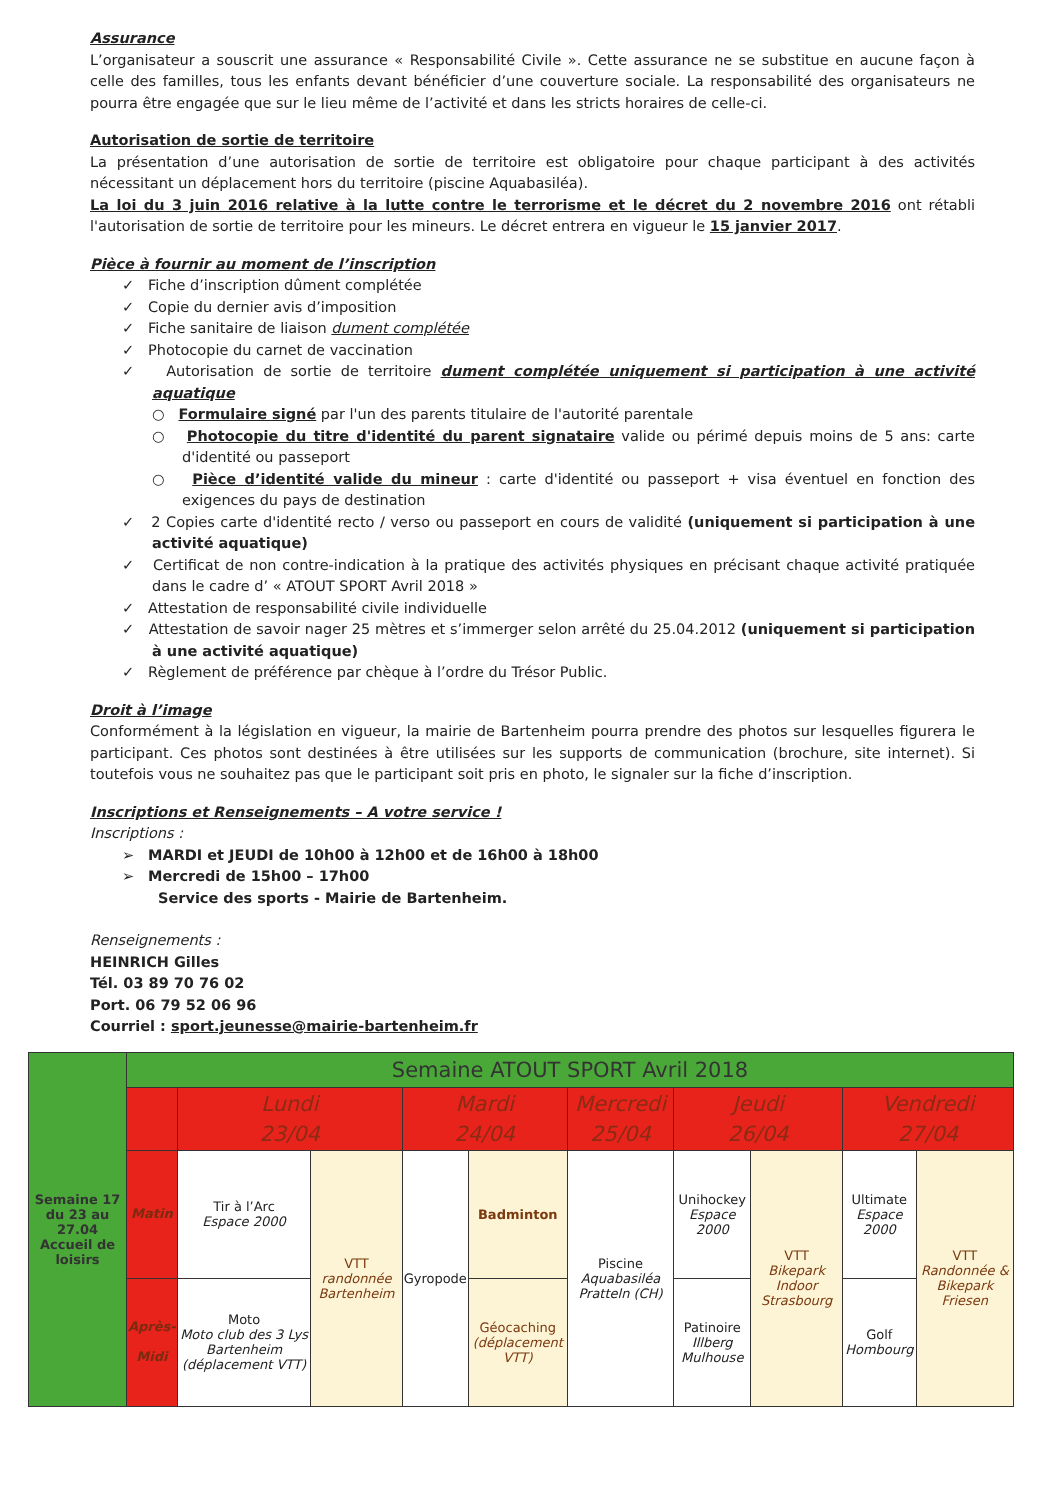Assurance
L’organisateur a souscrit une assurance « Responsabilité Civile ». Cette assurance ne se substitue en aucune façon à celle des familles, tous les enfants devant bénéficier d’une couverture sociale. La responsabilité des organisateurs ne pourra être engagée que sur le lieu même de l’activité et dans les stricts horaires de celle-ci.
Autorisation de sortie de territoire
La présentation d’une autorisation de sortie de territoire est obligatoire pour chaque participant à des activités nécessitant un déplacement hors du territoire (piscine Aquabasiléa).
La loi du 3 juin 2016 relative à la lutte contre le terrorisme et le décret du 2 novembre 2016 ont rétabli l'autorisation de sortie de territoire pour les mineurs. Le décret entrera en vigueur le 15 janvier 2017.
Pièce à fournir au moment de l’inscription
✓ Fiche d’inscription dûment complétée
✓ Copie du dernier avis d’imposition
✓ Fiche sanitaire de liaison dument complétée
✓ Photocopie du carnet de vaccination
✓ Autorisation de sortie de territoire dument complétée uniquement si participation à une activité aquatique
○ Formulaire signé par l'un des parents titulaire de l'autorité parentale
○ Photocopie du titre d'identité du parent signataire valide ou périmé depuis moins de 5 ans: carte d'identité ou passeport
○ Pièce d’identité valide du mineur : carte d'identité ou passeport + visa éventuel en fonction des exigences du pays de destination
✓ 2 Copies carte d'identité recto / verso ou passeport en cours de validité (uniquement si participation à une activité aquatique)
✓ Certificat de non contre-indication à la pratique des activités physiques en précisant chaque activité pratiquée dans le cadre d’ « ATOUT SPORT Avril 2018 »
✓ Attestation de responsabilité civile individuelle
✓ Attestation de savoir nager 25 mètres et s’immerger selon arrêté du 25.04.2012 (uniquement si participation à une activité aquatique)
✓ Règlement de préférence par chèque à l’ordre du Trésor Public.
Droit à l’image
Conformément à la législation en vigueur, la mairie de Bartenheim pourra prendre des photos sur lesquelles figurera le participant. Ces photos sont destinées à être utilisées sur les supports de communication (brochure, site internet). Si toutefois vous ne souhaitez pas que le participant soit pris en photo, le signaler sur la fiche d’inscription.
Inscriptions et Renseignements – A votre service !
Inscriptions :
➢ MARDI et JEUDI de 10h00 à 12h00 et de 16h00 à 18h00
➢ Mercredi de 15h00 – 17h00
Service des sports - Mairie de Bartenheim.
Renseignements :
HEINRICH Gilles
Tél. 03 89 70 76 02
Port. 06 79 52 06 96
Courriel : sport.jeunesse@mairie-bartenheim.fr
| Semaine 17 du 23 au 27.04 Accueil de loisirs | Semaine ATOUT SPORT Avril 2018 | | | | | | | | | |
| | | Lundi 23/04 | | Mardi 24/04 | | Mercredi 25/04 | Jeudi 26/04 | | Vendredi 27/04 | |
| | Matin | Tir à l’Arc Espace 2000 | VTT randonnée Bartenheim | Gyropode | Badminton | Piscine Aquabasiléa Pratteln (CH) | Unihockey Espace 2000 | VTT Bikepark Indoor Strasbourg | Ultimate Espace 2000 | VTT Randonnée & Bikepark Friesen |
| | Après-Midi | Moto Moto club des 3 Lys Bartenheim (déplacement VTT) | | | Géocaching (déplacement VTT) | | Patinoire Illberg Mulhouse | | Golf Hombourg | |